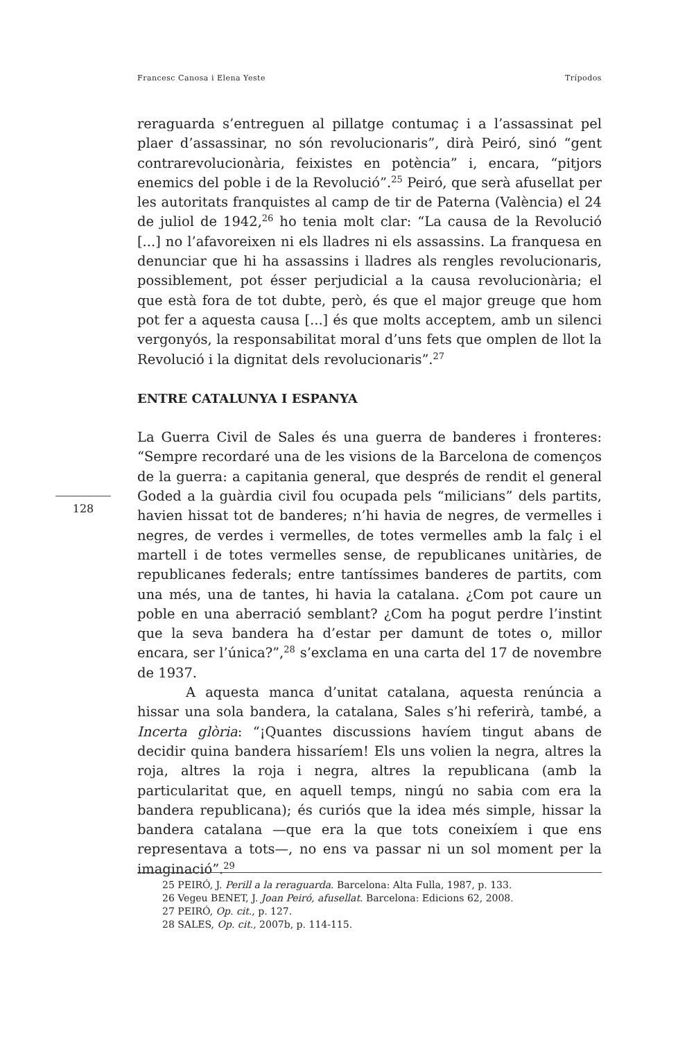Francesc Canosa i Elena Yeste Trípodos
reraguarda s’entreguen al pillatge contumaç i a l’assassinat pel plaer d’assassinar, no són revolucionaris”, dirà Peiró, sinó “gent contrarevolucionària, feixistes en potència” i, encara, “pitjors enemics del poble i de la Revolució”.<sup>25</sup> Peiró, que serà afusellat per les autoritats franquistes al camp de tir de Paterna (València) el 24 de juliol de 1942,<sup>26</sup> ho tenia molt clar: “La causa de la Revolució [...] no l’afavoreixen ni els lladres ni els assassins. La franquesa en denunciar que hi ha assassins i lladres als rengles revolucionaris, possiblement, pot ésser perjudicial a la causa revolucionària; el que està fora de tot dubte, però, és que el major greuge que hom pot fer a aquesta causa [...] és que molts acceptem, amb un silenci vergonyós, la responsabilitat moral d’uns fets que omplen de llot la Revolució i la dignitat dels revolucionaris”.<sup>27</sup>
ENTRE CATALUNYA I ESPANYA
La Guerra Civil de Sales és una guerra de banderes i fronteres: “Sempre recordaré una de les visions de la Barcelona de començos de la guerra: a capitania general, que després de rendit el general Goded a la guàrdia civil fou ocupada pels “milicians” dels partits, havien hissat tot de banderes; n’hi havia de negres, de vermelles i negres, de verdes i vermelles, de totes vermelles amb la falç i el martell i de totes vermelles sense, de republicanes unitàries, de republicanes federals; entre tantíssimes banderes de partits, com una més, una de tantes, hi havia la catalana. ¿Com pot caure un poble en una aberració semblant? ¿Com ha pogut perdre l’instint que la seva bandera ha d’estar per damunt de totes o, millor encara, ser l’única?”,<sup>28</sup> s’exclama en una carta del 17 de novembre de 1937.
A aquesta manca d’unitat catalana, aquesta renúncia a hissar una sola bandera, la catalana, Sales s’hi referirà, també, a Incerta glòria: “¡Quantes discussions havíem tingut abans de decidir quina bandera hissaríem! Els uns volien la negra, altres la roja, altres la roja i negra, altres la republicana (amb la particularitat que, en aquell temps, ningú no sabia com era la bandera republicana); és curiós que la idea més simple, hissar la bandera catalana —que era la que tots coneixíem i que ens representava a tots—, no ens va passar ni un sol moment per la imaginació”.<sup>29</sup>
128
25 PEIRÓ, J. Perill a la reraguarda. Barcelona: Alta Fulla, 1987, p. 133.
26 Vegeu BENET, J. Joan Peiró, afusellat. Barcelona: Edicions 62, 2008.
27 PEIRÓ, Op. cit., p. 127.
28 SALES, Op. cit., 2007b, p. 114-115.